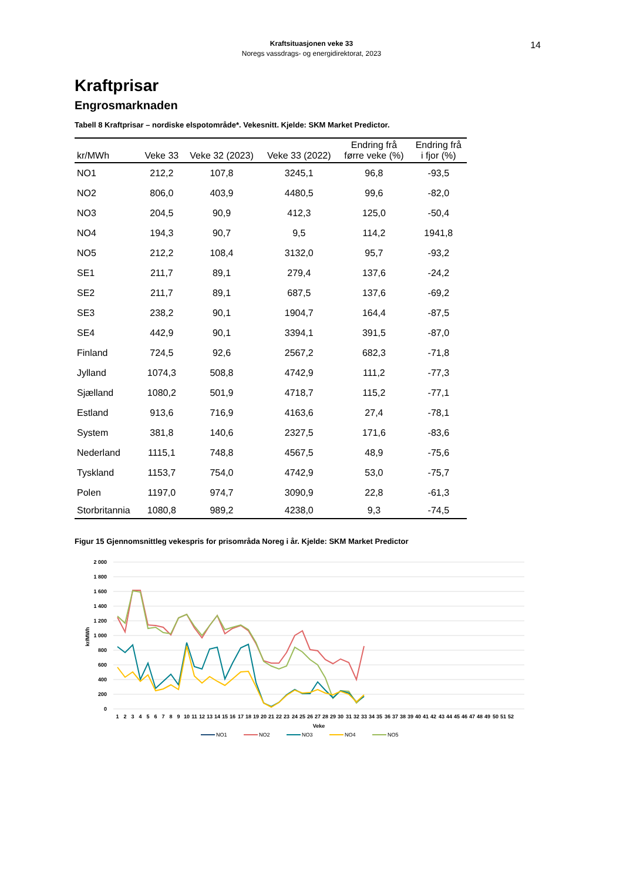Kraftsituasjonen veke 33
Noregs vassdrags- og energidirektorat, 2023
14
Kraftprisar
Engrosmarknaden
Tabell 8 Kraftprisar – nordiske elspotområde*. Vekesnitt. Kjelde: SKM Market Predictor.
| kr/MWh | Veke 33 | Veke 32 (2023) | Veke 33 (2022) | Endring frå førre veke (%) | Endring frå i fjor (%) |
| --- | --- | --- | --- | --- | --- |
| NO1 | 212,2 | 107,8 | 3245,1 | 96,8 | -93,5 |
| NO2 | 806,0 | 403,9 | 4480,5 | 99,6 | -82,0 |
| NO3 | 204,5 | 90,9 | 412,3 | 125,0 | -50,4 |
| NO4 | 194,3 | 90,7 | 9,5 | 114,2 | 1941,8 |
| NO5 | 212,2 | 108,4 | 3132,0 | 95,7 | -93,2 |
| SE1 | 211,7 | 89,1 | 279,4 | 137,6 | -24,2 |
| SE2 | 211,7 | 89,1 | 687,5 | 137,6 | -69,2 |
| SE3 | 238,2 | 90,1 | 1904,7 | 164,4 | -87,5 |
| SE4 | 442,9 | 90,1 | 3394,1 | 391,5 | -87,0 |
| Finland | 724,5 | 92,6 | 2567,2 | 682,3 | -71,8 |
| Jylland | 1074,3 | 508,8 | 4742,9 | 111,2 | -77,3 |
| Sjælland | 1080,2 | 501,9 | 4718,7 | 115,2 | -77,1 |
| Estland | 913,6 | 716,9 | 4163,6 | 27,4 | -78,1 |
| System | 381,8 | 140,6 | 2327,5 | 171,6 | -83,6 |
| Nederland | 1115,1 | 748,8 | 4567,5 | 48,9 | -75,6 |
| Tyskland | 1153,7 | 754,0 | 4742,9 | 53,0 | -75,7 |
| Polen | 1197,0 | 974,7 | 3090,9 | 22,8 | -61,3 |
| Storbritannia | 1080,8 | 989,2 | 4238,0 | 9,3 | -74,5 |
Figur 15 Gjennomsnittleg vekespris for prisområda Noreg i år. Kjelde: SKM Market Predictor
2 000
1 800
1 600
1 400
1 200
1 000
800
600
400
200
0
kr/MWh
1
2
3
4
5
6
7
8
9
10
11
12
13
14
15
16
17
18
19
20
21
22
23
24
25
26
27
28
29
30
31
32
33
34
35
36
37
38
39
40
41
42
43
44
45
46
47
48
49
50
51
52
Veke
NO1
NO2
NO3
NO4
NO5